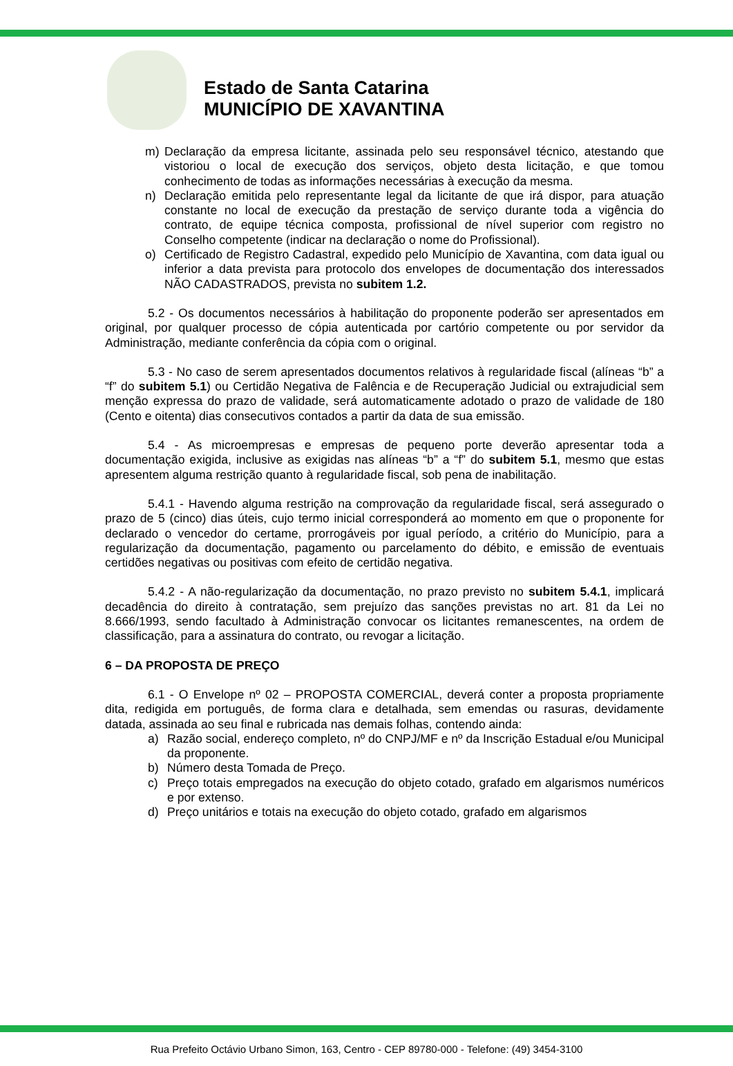Estado de Santa Catarina
MUNICÍPIO DE XAVANTINA
m) Declaração da empresa licitante, assinada pelo seu responsável técnico, atestando que vistoriou o local de execução dos serviços, objeto desta licitação, e que tomou conhecimento de todas as informações necessárias à execução da mesma.
n) Declaração emitida pelo representante legal da licitante de que irá dispor, para atuação constante no local de execução da prestação de serviço durante toda a vigência do contrato, de equipe técnica composta, profissional de nível superior com registro no Conselho competente (indicar na declaração o nome do Profissional).
o) Certificado de Registro Cadastral, expedido pelo Município de Xavantina, com data igual ou inferior a data prevista para protocolo dos envelopes de documentação dos interessados NÃO CADASTRADOS, prevista no subitem 1.2.
5.2 - Os documentos necessários à habilitação do proponente poderão ser apresentados em original, por qualquer processo de cópia autenticada por cartório competente ou por servidor da Administração, mediante conferência da cópia com o original.
5.3 - No caso de serem apresentados documentos relativos à regularidade fiscal (alíneas “b” a “f” do subitem 5.1) ou Certidão Negativa de Falência e de Recuperação Judicial ou extrajudicial sem menção expressa do prazo de validade, será automaticamente adotado o prazo de validade de 180 (Cento e oitenta) dias consecutivos contados a partir da data de sua emissão.
5.4 - As microempresas e empresas de pequeno porte deverão apresentar toda a documentação exigida, inclusive as exigidas nas alíneas “b” a “f” do subitem 5.1, mesmo que estas apresentem alguma restrição quanto à regularidade fiscal, sob pena de inabilitação.
5.4.1 - Havendo alguma restrição na comprovação da regularidade fiscal, será assegurado o prazo de 5 (cinco) dias úteis, cujo termo inicial corresponderá ao momento em que o proponente for declarado o vencedor do certame, prorrogáveis por igual período, a critério do Município, para a regularização da documentação, pagamento ou parcelamento do débito, e emissão de eventuais certidões negativas ou positivas com efeito de certidão negativa.
5.4.2 - A não-regularização da documentação, no prazo previsto no subitem 5.4.1, implicará decadência do direito à contratação, sem prejuízo das sanções previstas no art. 81 da Lei no 8.666/1993, sendo facultado à Administração convocar os licitantes remanescentes, na ordem de classificação, para a assinatura do contrato, ou revogar a licitação.
6 – DA PROPOSTA DE PREÇO
6.1 - O Envelope nº 02 – PROPOSTA COMERCIAL, deverá conter a proposta propriamente dita, redigida em português, de forma clara e detalhada, sem emendas ou rasuras, devidamente datada, assinada ao seu final e rubricada nas demais folhas, contendo ainda:
a) Razão social, endereço completo, nº do CNPJ/MF e nº da Inscrição Estadual e/ou Municipal da proponente.
b) Número desta Tomada de Preço.
c) Preço totais empregados na execução do objeto cotado, grafado em algarismos numéricos e por extenso.
d) Preço unitários e totais na execução do objeto cotado, grafado em algarismos
Rua Prefeito Octávio Urbano Simon, 163, Centro - CEP 89780-000 - Telefone: (49) 3454-3100